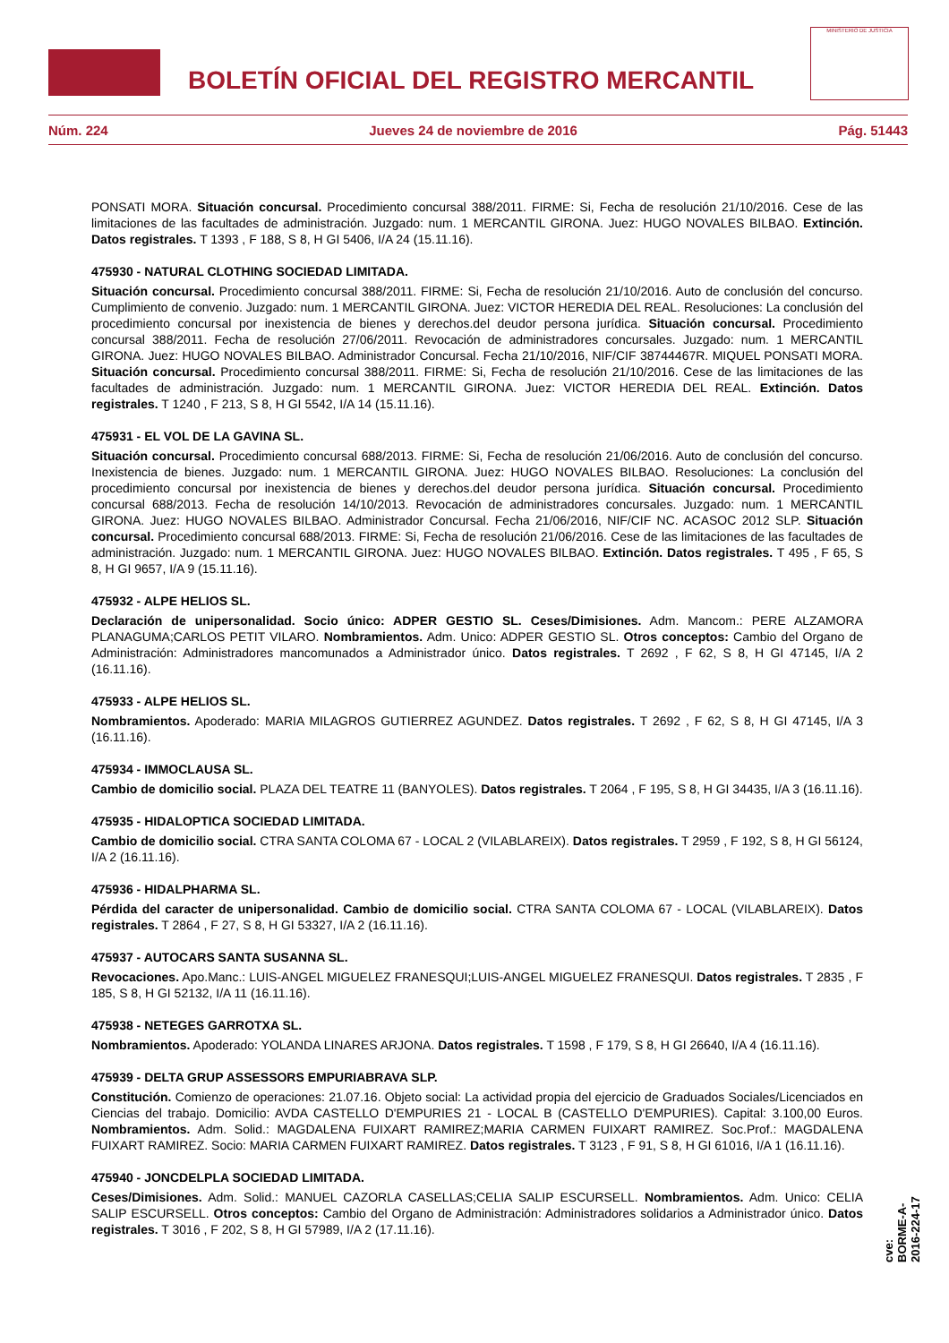BOLETÍN OFICIAL DEL REGISTRO MERCANTIL
MINISTERIO DE JUSTICIA
Núm. 224 Jueves 24 de noviembre de 2016 Pág. 51443
PONSATI MORA. Situación concursal. Procedimiento concursal 388/2011. FIRME: Si, Fecha de resolución 21/10/2016. Cese de las limitaciones de las facultades de administración. Juzgado: num. 1 MERCANTIL GIRONA. Juez: HUGO NOVALES BILBAO. Extinción. Datos registrales. T 1393 , F 188, S 8, H GI 5406, I/A 24 (15.11.16).
475930 - NATURAL CLOTHING SOCIEDAD LIMITADA.
Situación concursal. Procedimiento concursal 388/2011. FIRME: Si, Fecha de resolución 21/10/2016. Auto de conclusión del concurso. Cumplimiento de convenio. Juzgado: num. 1 MERCANTIL GIRONA. Juez: VICTOR HEREDIA DEL REAL. Resoluciones: La conclusión del procedimiento concursal por inexistencia de bienes y derechos.del deudor persona jurídica. Situación concursal. Procedimiento concursal 388/2011. Fecha de resolución 27/06/2011. Revocación de administradores concursales. Juzgado: num. 1 MERCANTIL GIRONA. Juez: HUGO NOVALES BILBAO. Administrador Concursal. Fecha 21/10/2016, NIF/CIF 38744467R. MIQUEL PONSATI MORA. Situación concursal. Procedimiento concursal 388/2011. FIRME: Si, Fecha de resolución 21/10/2016. Cese de las limitaciones de las facultades de administración. Juzgado: num. 1 MERCANTIL GIRONA. Juez: VICTOR HEREDIA DEL REAL. Extinción. Datos registrales. T 1240 , F 213, S 8, H GI 5542, I/A 14 (15.11.16).
475931 - EL VOL DE LA GAVINA SL.
Situación concursal. Procedimiento concursal 688/2013. FIRME: Si, Fecha de resolución 21/06/2016. Auto de conclusión del concurso. Inexistencia de bienes. Juzgado: num. 1 MERCANTIL GIRONA. Juez: HUGO NOVALES BILBAO. Resoluciones: La conclusión del procedimiento concursal por inexistencia de bienes y derechos.del deudor persona jurídica. Situación concursal. Procedimiento concursal 688/2013. Fecha de resolución 14/10/2013. Revocación de administradores concursales. Juzgado: num. 1 MERCANTIL GIRONA. Juez: HUGO NOVALES BILBAO. Administrador Concursal. Fecha 21/06/2016, NIF/CIF NC. ACASOC 2012 SLP. Situación concursal. Procedimiento concursal 688/2013. FIRME: Si, Fecha de resolución 21/06/2016. Cese de las limitaciones de las facultades de administración. Juzgado: num. 1 MERCANTIL GIRONA. Juez: HUGO NOVALES BILBAO. Extinción. Datos registrales. T 495 , F 65, S 8, H GI 9657, I/A 9 (15.11.16).
475932 - ALPE HELIOS SL.
Declaración de unipersonalidad. Socio único: ADPER GESTIO SL. Ceses/Dimisiones. Adm. Mancom.: PERE ALZAMORA PLANAGUMA;CARLOS PETIT VILARO. Nombramientos. Adm. Unico: ADPER GESTIO SL. Otros conceptos: Cambio del Organo de Administración: Administradores mancomunados a Administrador único. Datos registrales. T 2692 , F 62, S 8, H GI 47145, I/A 2 (16.11.16).
475933 - ALPE HELIOS SL.
Nombramientos. Apoderado: MARIA MILAGROS GUTIERREZ AGUNDEZ. Datos registrales. T 2692 , F 62, S 8, H GI 47145, I/A 3 (16.11.16).
475934 - IMMOCLAUSA SL.
Cambio de domicilio social. PLAZA DEL TEATRE 11 (BANYOLES). Datos registrales. T 2064 , F 195, S 8, H GI 34435, I/A 3 (16.11.16).
475935 - HIDALOPTICA SOCIEDAD LIMITADA.
Cambio de domicilio social. CTRA SANTA COLOMA 67 - LOCAL 2 (VILABLAREIX). Datos registrales. T 2959 , F 192, S 8, H GI 56124, I/A 2 (16.11.16).
475936 - HIDALPHARMA SL.
Pérdida del caracter de unipersonalidad. Cambio de domicilio social. CTRA SANTA COLOMA 67 - LOCAL (VILABLAREIX). Datos registrales. T 2864 , F 27, S 8, H GI 53327, I/A 2 (16.11.16).
475937 - AUTOCARS SANTA SUSANNA SL.
Revocaciones. Apo.Manc.: LUIS-ANGEL MIGUELEZ FRANESQUI;LUIS-ANGEL MIGUELEZ FRANESQUI. Datos registrales. T 2835 , F 185, S 8, H GI 52132, I/A 11 (16.11.16).
475938 - NETEGES GARROTXA SL.
Nombramientos. Apoderado: YOLANDA LINARES ARJONA. Datos registrales. T 1598 , F 179, S 8, H GI 26640, I/A 4 (16.11.16).
475939 - DELTA GRUP ASSESSORS EMPURIABRAVA SLP.
Constitución. Comienzo de operaciones: 21.07.16. Objeto social: La actividad propia del ejercicio de Graduados Sociales/Licenciados en Ciencias del trabajo. Domicilio: AVDA CASTELLO D'EMPURIES 21 - LOCAL B (CASTELLO D'EMPURIES). Capital: 3.100,00 Euros. Nombramientos. Adm. Solid.: MAGDALENA FUIXART RAMIREZ;MARIA CARMEN FUIXART RAMIREZ. Soc.Prof.: MAGDALENA FUIXART RAMIREZ. Socio: MARIA CARMEN FUIXART RAMIREZ. Datos registrales. T 3123 , F 91, S 8, H GI 61016, I/A 1 (16.11.16).
475940 - JONCDELPLA SOCIEDAD LIMITADA.
Ceses/Dimisiones. Adm. Solid.: MANUEL CAZORLA CASELLAS;CELIA SALIP ESCURSELL. Nombramientos. Adm. Unico: CELIA SALIP ESCURSELL. Otros conceptos: Cambio del Organo de Administración: Administradores solidarios a Administrador único. Datos registrales. T 3016 , F 202, S 8, H GI 57989, I/A 2 (17.11.16).
cve: BORME-A-2016-224-17